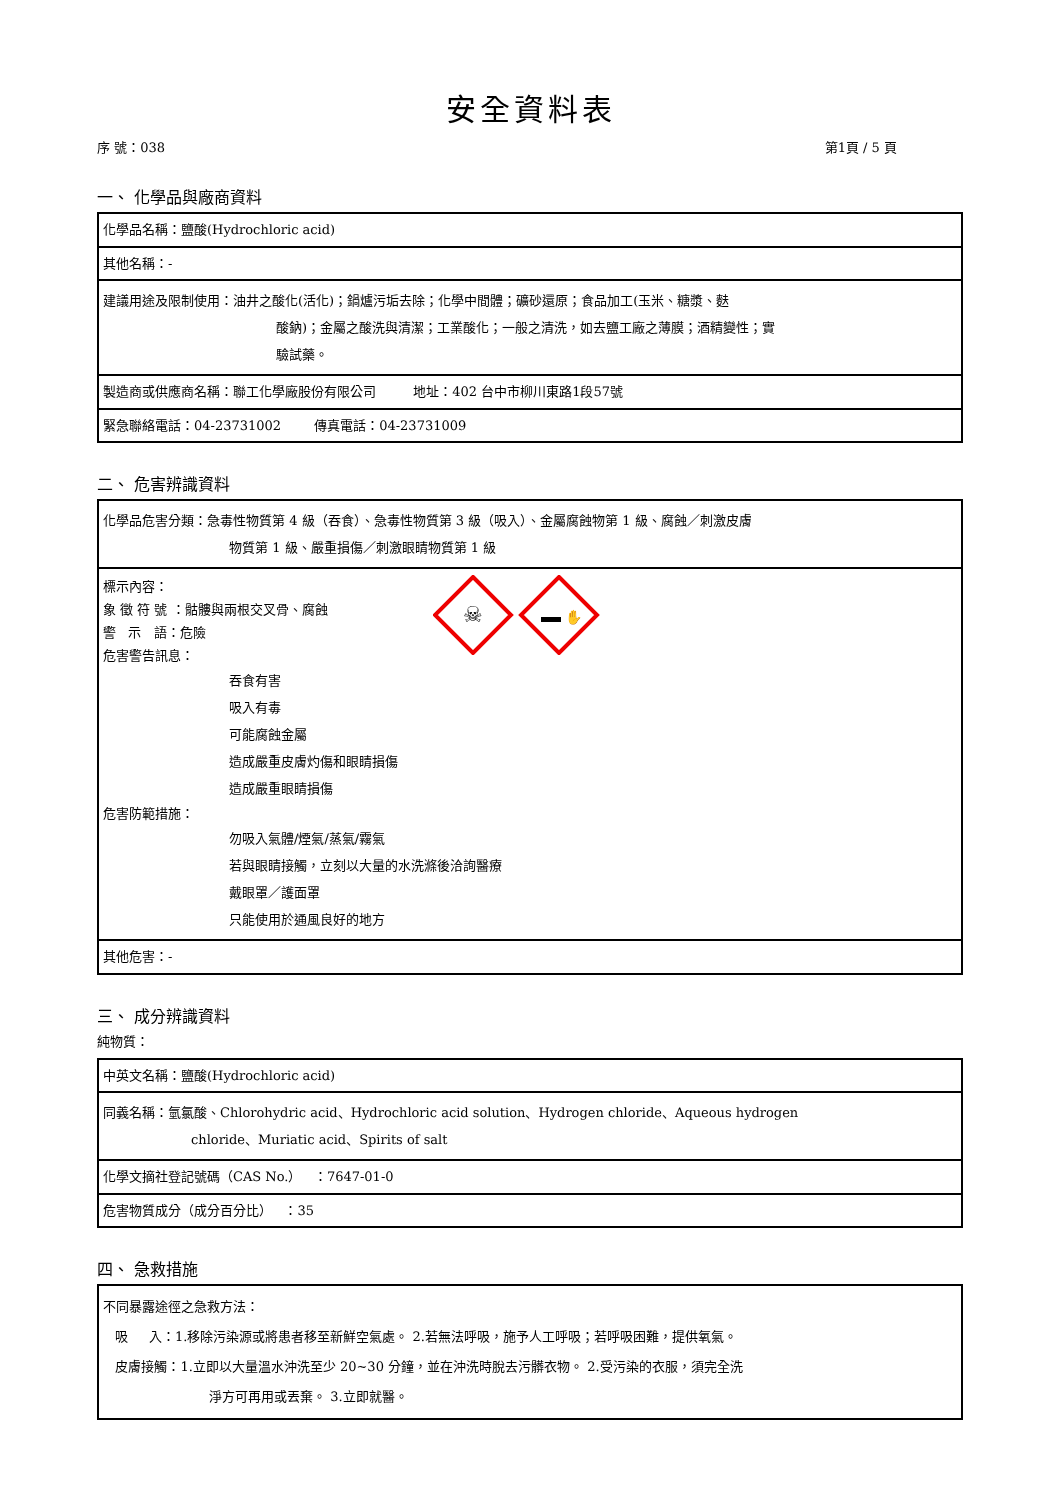安全資料表
序 號：038 第1頁 / 5 頁
一、 化學品與廠商資料
| 化學品名稱：鹽酸(Hydrochloric acid) |
| 其他名稱：- |
| 建議用途及限制使用：油井之酸化(活化)；鍋爐污垢去除；化學中間體；礦砂還原；食品加工(玉米、糖漿、麩 酸鈉)；金屬之酸洗與清潔；工業酸化；一般之清洗，如去鹽工廠之薄膜；酒精變性；實 驗試藥。 |
| 製造商或供應商名稱：聯工化學廠股份有限公司 地址：402 台中市柳川東路1段57號 |
| 緊急聯絡電話：04-23731002 傳真電話：04-23731009 |
二、 危害辨識資料
| 化學品危害分類：急毒性物質第 4 級（吞食）、急毒性物質第 3 級（吸入）、金屬腐蝕物第 1 級、腐蝕／刺激皮膚 物質第 1 級、嚴重損傷／刺激眼睛物質第 1 級 |
| 標示內容： 象 徵 符 號 ：骷髏與兩根交叉骨、腐蝕 警 示 語：危險 危害警告訊息： ☠ ✋ 吞食有害 吸入有毒 可能腐蝕金屬 造成嚴重皮膚灼傷和眼睛損傷 造成嚴重眼睛損傷 危害防範措施： 勿吸入氣體/煙氣/蒸氣/霧氣 若與眼睛接觸，立刻以大量的水洗滌後洽詢醫療 戴眼罩／護面罩 只能使用於通風良好的地方 |
| 其他危害：- |
三、 成分辨識資料
純物質：
| 中英文名稱：鹽酸(Hydrochloric acid) |
| 同義名稱：氫氯酸、Chlorohydric acid、Hydrochloric acid solution、Hydrogen chloride、Aqueous hydrogen chloride、Muriatic acid、Spirits of salt |
| 化學文摘社登記號碼（CAS No.） ：7647-01-0 |
| 危害物質成分（成分百分比） ：35 |
四、 急救措施
| 不同暴露途徑之急救方法： 吸 入：1.移除污染源或將患者移至新鮮空氣處。 2.若無法呼吸，施予人工呼吸；若呼吸困難，提供氧氣。 皮膚接觸：1.立即以大量溫水沖洗至少 20~30 分鐘，並在沖洗時脫去污髒衣物。 2.受污染的衣服，須完全洗 淨方可再用或丟棄。 3.立即就醫。 |